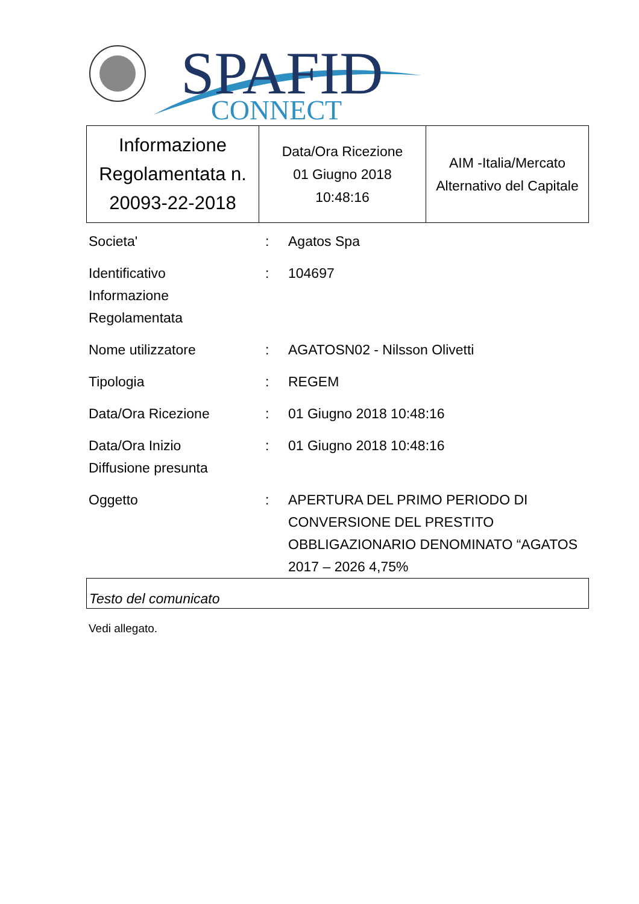SPAFID
CONNECT
| Informazione Regolamentata n. 20093-22-2018 | Data/Ora Ricezione 01 Giugno 2018 10:48:16 | AIM -Italia/Mercato Alternativo del Capitale |
| Societa' | : | Agatos Spa |
| Identificativo Informazione Regolamentata | : | 104697 |
| Nome utilizzatore | : | AGATOSN02 - Nilsson Olivetti |
| Tipologia | : | REGEM |
| Data/Ora Ricezione | : | 01 Giugno 2018 10:48:16 |
| Data/Ora Inizio Diffusione presunta | : | 01 Giugno 2018 10:48:16 |
| Oggetto | : | APERTURA DEL PRIMO PERIODO DI CONVERSIONE DEL PRESTITO OBBLIGAZIONARIO DENOMINATO “AGATOS 2017 – 2026 4,75% |
Testo del comunicato
Vedi allegato.